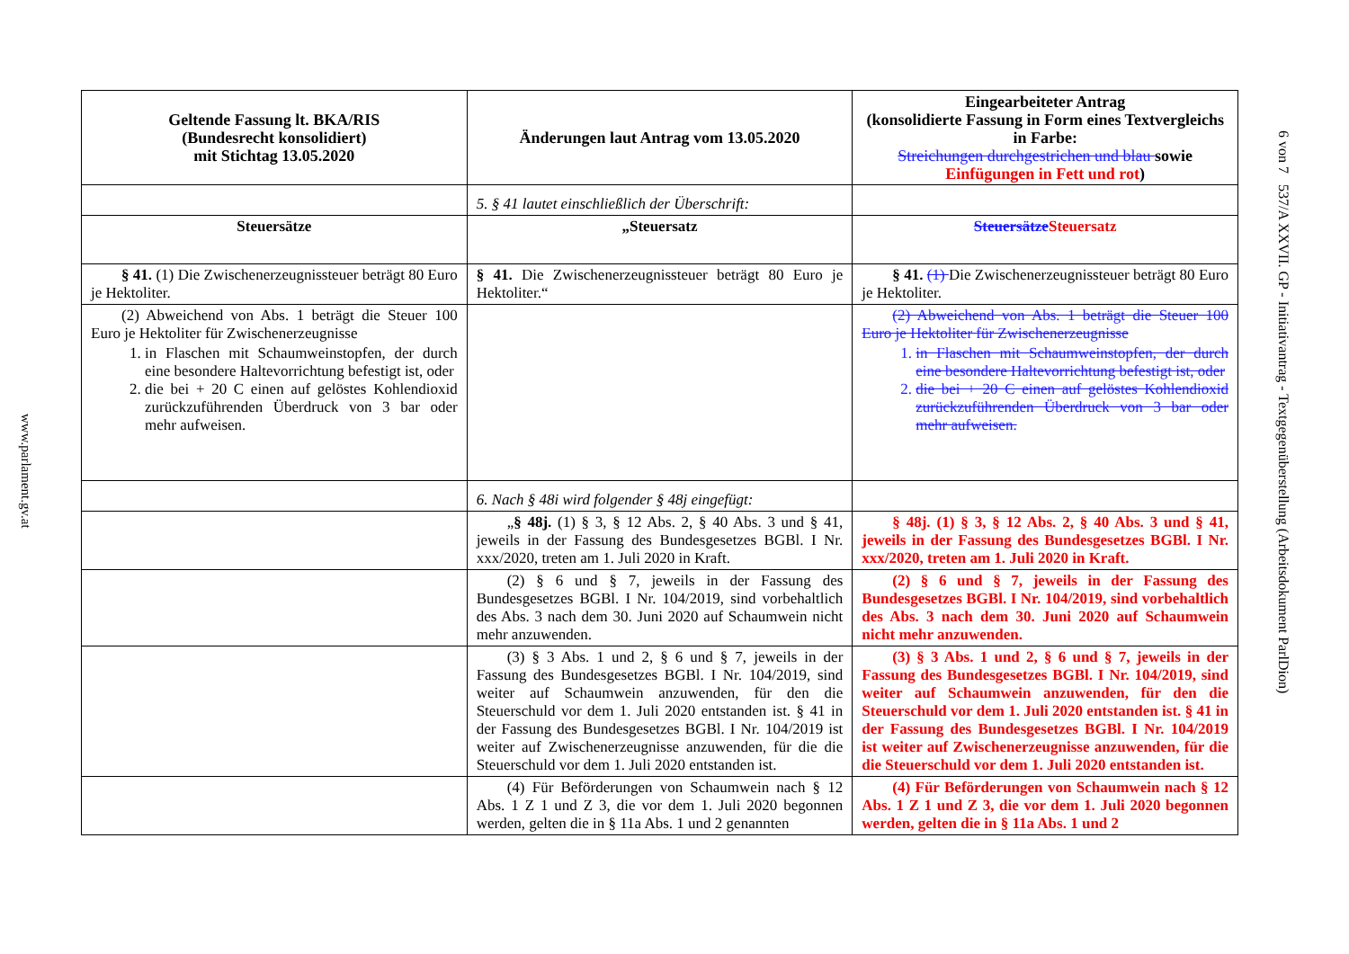www.parlament.gv.at
| Geltende Fassung lt. BKA/RIS (Bundesrecht konsolidiert) mit Stichtag 13.05.2020 | Änderungen laut Antrag vom 13.05.2020 | Eingearbeiteter Antrag (konsolidierte Fassung in Form eines Textvergleichs in Farbe: Streichungen durchgestrichen und blau sowie Einfügungen in Fett und rot ) |
| --- | --- | --- |
| | 5. § 41 lautet einschließlich der Überschrift: | |
| Steuersätze | „Steuersatz | Steuersätze Steuersatz |
| § 41. (1) Die Zwischenerzeugnissteuer beträgt 80 Euro je Hektoliter. | § 41. Die Zwischenerzeugnissteuer beträgt 80 Euro je Hektoliter.“ | § 41. (1) Die Zwischenerzeugnissteuer beträgt 80 Euro je Hektoliter. |
| (2) Abweichend von Abs. 1 beträgt die Steuer 100 Euro je Hektoliter für Zwischenerzeugnisse 1. in Flaschen mit Schaumweinstopfen, der durch eine besondere Haltevorrichtung befestigt ist, oder 2. die bei + 20 C einen auf gelöstes Kohlendioxid zurückzuführenden Überdruck von 3 bar oder mehr aufweisen. | | (2) Abweichend von Abs. 1 beträgt die Steuer 100 Euro je Hektoliter für Zwischenerzeugnisse 1. in Flaschen mit Schaumweinstopfen, der durch eine besondere Haltevorrichtung befestigt ist, oder 2. die bei + 20 C einen auf gelöstes Kohlendioxid zurückzuführenden Überdruck von 3 bar oder mehr aufweisen. |
| | 6. Nach § 48i wird folgender § 48j eingefügt: | |
| | „ § 48j. (1) § 3, § 12 Abs. 2, § 40 Abs. 3 und § 41, jeweils in der Fassung des Bundesgesetzes BGBl. I Nr. xxx/2020, treten am 1. Juli 2020 in Kraft. | § 48j. (1) § 3, § 12 Abs. 2, § 40 Abs. 3 und § 41, jeweils in der Fassung des Bundesgesetzes BGBl. I Nr. xxx/2020, treten am 1. Juli 2020 in Kraft. |
| | (2) § 6 und § 7, jeweils in der Fassung des Bundesgesetzes BGBl. I Nr. 104/2019, sind vorbehaltlich des Abs. 3 nach dem 30. Juni 2020 auf Schaumwein nicht mehr anzuwenden. | (2) § 6 und § 7, jeweils in der Fassung des Bundesgesetzes BGBl. I Nr. 104/2019, sind vorbehaltlich des Abs. 3 nach dem 30. Juni 2020 auf Schaumwein nicht mehr anzuwenden. |
| | (3) § 3 Abs. 1 und 2, § 6 und § 7, jeweils in der Fassung des Bundesgesetzes BGBl. I Nr. 104/2019, sind weiter auf Schaumwein anzuwenden, für den die Steuerschuld vor dem 1. Juli 2020 entstanden ist. § 41 in der Fassung des Bundesgesetzes BGBl. I Nr. 104/2019 ist weiter auf Zwischenerzeugnisse anzuwenden, für die die Steuerschuld vor dem 1. Juli 2020 entstanden ist. | (3) § 3 Abs. 1 und 2, § 6 und § 7, jeweils in der Fassung des Bundesgesetzes BGBl. I Nr. 104/2019, sind weiter auf Schaumwein anzuwenden, für den die Steuerschuld vor dem 1. Juli 2020 entstanden ist. § 41 in der Fassung des Bundesgesetzes BGBl. I Nr. 104/2019 ist weiter auf Zwischenerzeugnisse anzuwenden, für die die Steuerschuld vor dem 1. Juli 2020 entstanden ist. |
| | (4) Für Beförderungen von Schaumwein nach § 12 Abs. 1 Z 1 und Z 3, die vor dem 1. Juli 2020 begonnen werden, gelten die in § 11a Abs. 1 und 2 genannten | (4) Für Beförderungen von Schaumwein nach § 12 Abs. 1 Z 1 und Z 3, die vor dem 1. Juli 2020 begonnen werden, gelten die in § 11a Abs. 1 und 2 |
6 von 7 537/A XXVII. GP - Initiativantrag - Textgegenüberstellung (Arbeitsdokument ParlDion)